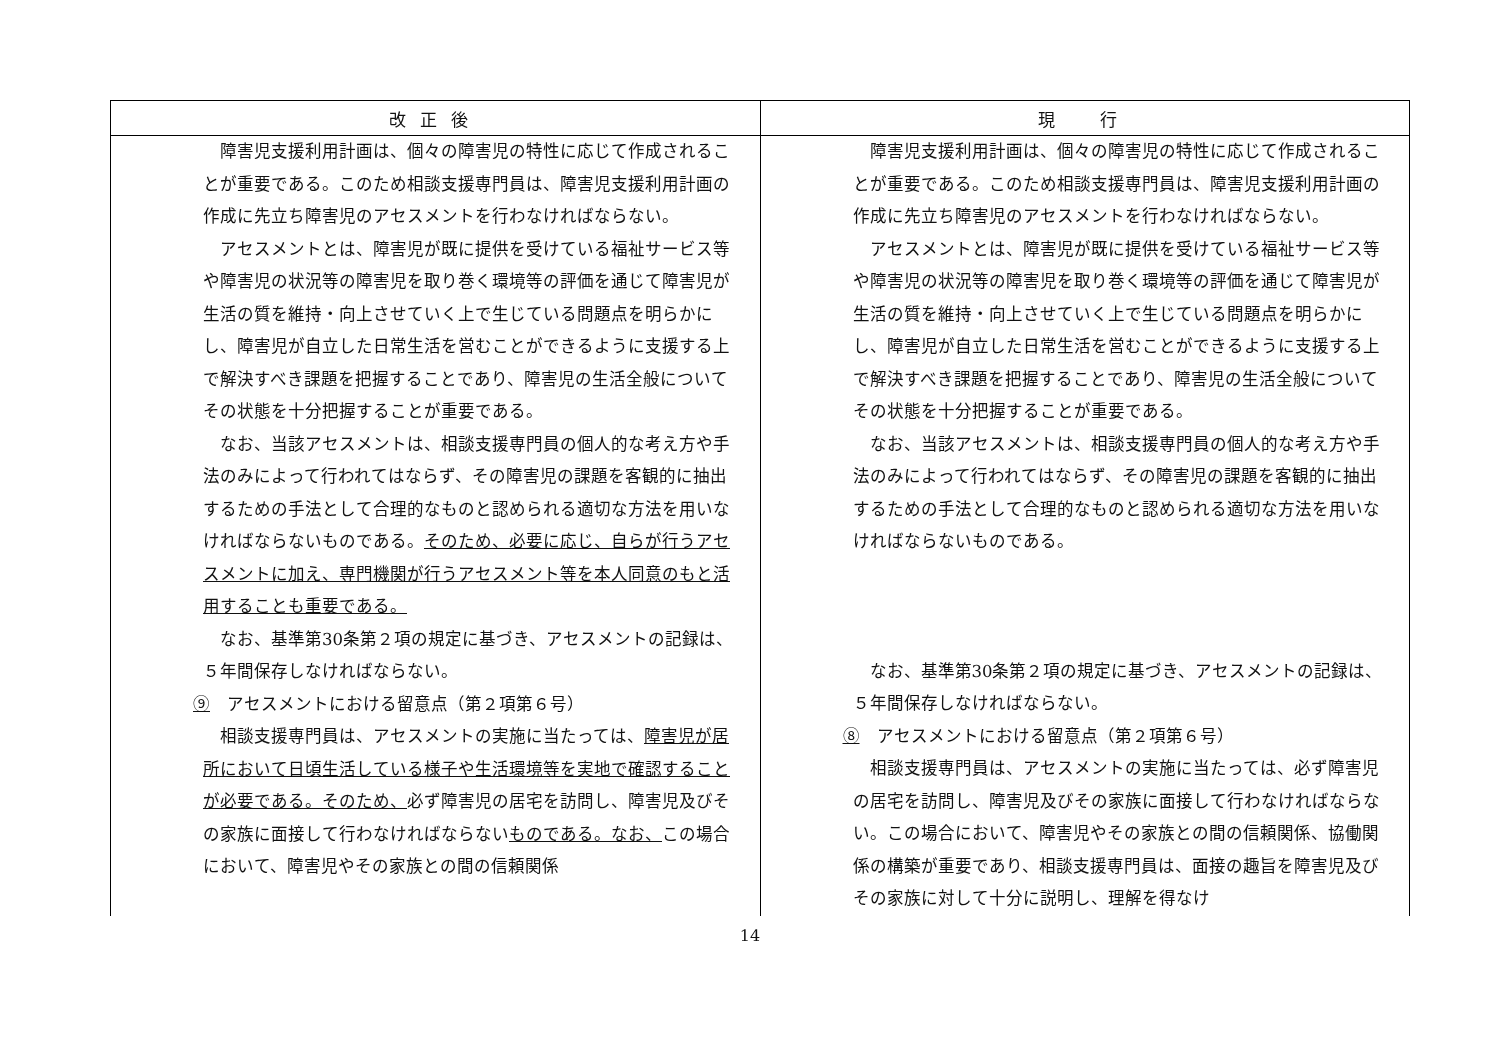| 改正後 | 現 行 |
| --- | --- |
| 障害児支援利用計画は、個々の障害児の特性に応じて作成されることが重要である。このため相談支援専門員は、障害児支援利用計画の作成に先立ち障害児のアセスメントを行わなければならない。 アセスメントとは、障害児が既に提供を受けている福祉サービス等や障害児の状況等の障害児を取り巻く環境等の評価を通じて障害児が生活の質を維持・向上させていく上で生じている問題点を明らかにし、障害児が自立した日常生活を営むことができるように支援する上で解決すべき課題を把握することであり、障害児の生活全般についてその状態を十分把握することが重要である。 なお、当該アセスメントは、相談支援専門員の個人的な考え方や手法のみによって行われてはならず、その障害児の課題を客観的に抽出するための手法として合理的なものと認められる適切な方法を用いなければならないものである。 そのため、必要に応じ、自らが行うアセスメントに加え、専門機関が行うアセスメント等を本人同意のもと活用することも重要である。 なお、基準第30条第２項の規定に基づき、アセスメントの記録は、５年間保存しなければならない。 ⑨ アセスメントにおける留意点（第２項第６号） 相談支援専門員は、アセスメントの実施に当たっては、 障害児が居所において日頃生活している様子や生活環境等を実地で確認することが必要である。そのため、 必ず障害児の居宅を訪問し、障害児及びその家族に面接して行わなければならない ものである。なお、 この場合において、障害児やその家族との間の信頼関係 | 障害児支援利用計画は、個々の障害児の特性に応じて作成されることが重要である。このため相談支援専門員は、障害児支援利用計画の作成に先立ち障害児のアセスメントを行わなければならない。 アセスメントとは、障害児が既に提供を受けている福祉サービス等や障害児の状況等の障害児を取り巻く環境等の評価を通じて障害児が生活の質を維持・向上させていく上で生じている問題点を明らかにし、障害児が自立した日常生活を営むことができるように支援する上で解決すべき課題を把握することであり、障害児の生活全般についてその状態を十分把握することが重要である。 なお、当該アセスメントは、相談支援専門員の個人的な考え方や手法のみによって行われてはならず、その障害児の課題を客観的に抽出するための手法として合理的なものと認められる適切な方法を用いなければならないものである。 なお、基準第30条第２項の規定に基づき、アセスメントの記録は、５年間保存しなければならない。 ⑧ アセスメントにおける留意点（第２項第６号） 相談支援専門員は、アセスメントの実施に当たっては、必ず障害児の居宅を訪問し、障害児及びその家族に面接して行わなければならない。この場合において、障害児やその家族との間の信頼関係、協働関係の構築が重要であり、相談支援専門員は、面接の趣旨を障害児及びその家族に対して十分に説明し、理解を得なけ |
14